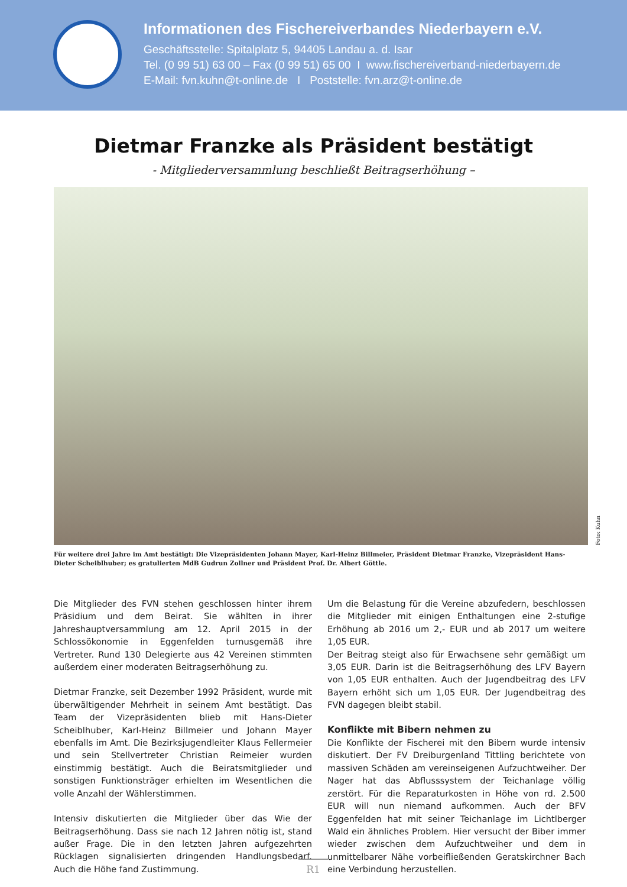Informationen des Fischereiverbandes Niederbayern e.V.
Geschäftsstelle: Spitalplatz 5, 94405 Landau a. d. Isar
Tel. (0 99 51) 63 00 – Fax (0 99 51) 65 00 I www.fischereiverband-niederbayern.de
E-Mail: fvn.kuhn@t-online.de I Poststelle: fvn.arz@t-online.de
Dietmar Franzke als Präsident bestätigt
- Mitgliederversammlung beschließt Beitragserhöhung –
Foto: Kuhn
Für weitere drei Jahre im Amt bestätigt: Die Vizepräsidenten Johann Mayer, Karl-Heinz Billmeier, Präsident Dietmar Franzke, Vizepräsident Hans-Dieter Scheiblhuber; es gratulierten MdB Gudrun Zollner und Präsident Prof. Dr. Albert Göttle.
Die Mitglieder des FVN stehen geschlossen hinter ihrem Präsidium und dem Beirat. Sie wählten in ihrer Jahreshauptversammlung am 12. April 2015 in der Schlossökonomie in Eggenfelden turnusgemäß ihre Vertreter. Rund 130 Delegierte aus 42 Vereinen stimmten außerdem einer moderaten Beitragserhöhung zu.
Dietmar Franzke, seit Dezember 1992 Präsident, wurde mit überwältigender Mehrheit in seinem Amt bestätigt. Das Team der Vizepräsidenten blieb mit Hans-Dieter Scheiblhuber, Karl-Heinz Billmeier und Johann Mayer ebenfalls im Amt. Die Bezirksjugendleiter Klaus Fellermeier und sein Stellvertreter Christian Reimeier wurden einstimmig bestätigt. Auch die Beiratsmitglieder und sonstigen Funktionsträger erhielten im Wesentlichen die volle Anzahl der Wählerstimmen.
Intensiv diskutierten die Mitglieder über das Wie der Beitragserhöhung. Dass sie nach 12 Jahren nötig ist, stand außer Frage. Die in den letzten Jahren aufgezehrten Rücklagen signalisierten dringenden Handlungsbedarf. Auch die Höhe fand Zustimmung.
Um die Belastung für die Vereine abzufedern, beschlossen die Mitglieder mit einigen Enthaltungen eine 2-stufige Erhöhung ab 2016 um 2,- EUR und ab 2017 um weitere 1,05 EUR.
Der Beitrag steigt also für Erwachsene sehr gemäßigt um 3,05 EUR. Darin ist die Beitragserhöhung des LFV Bayern von 1,05 EUR enthalten. Auch der Jugendbeitrag des LFV Bayern erhöht sich um 1,05 EUR. Der Jugendbeitrag des FVN dagegen bleibt stabil.
Konflikte mit Bibern nehmen zu
Die Konflikte der Fischerei mit den Bibern wurde intensiv diskutiert. Der FV Dreiburgenland Tittling berichtete von massiven Schäden am vereinseigenen Aufzuchtweiher. Der Nager hat das Abflusssystem der Teichanlage völlig zerstört. Für die Reparaturkosten in Höhe von rd. 2.500 EUR will nun niemand aufkommen. Auch der BFV Eggenfelden hat mit seiner Teichanlage im Lichtlberger Wald ein ähnliches Problem. Hier versucht der Biber immer wieder zwischen dem Aufzuchtweiher und dem in unmittelbarer Nähe vorbeifließenden Geratskirchner Bach eine Verbindung herzustellen.
R1